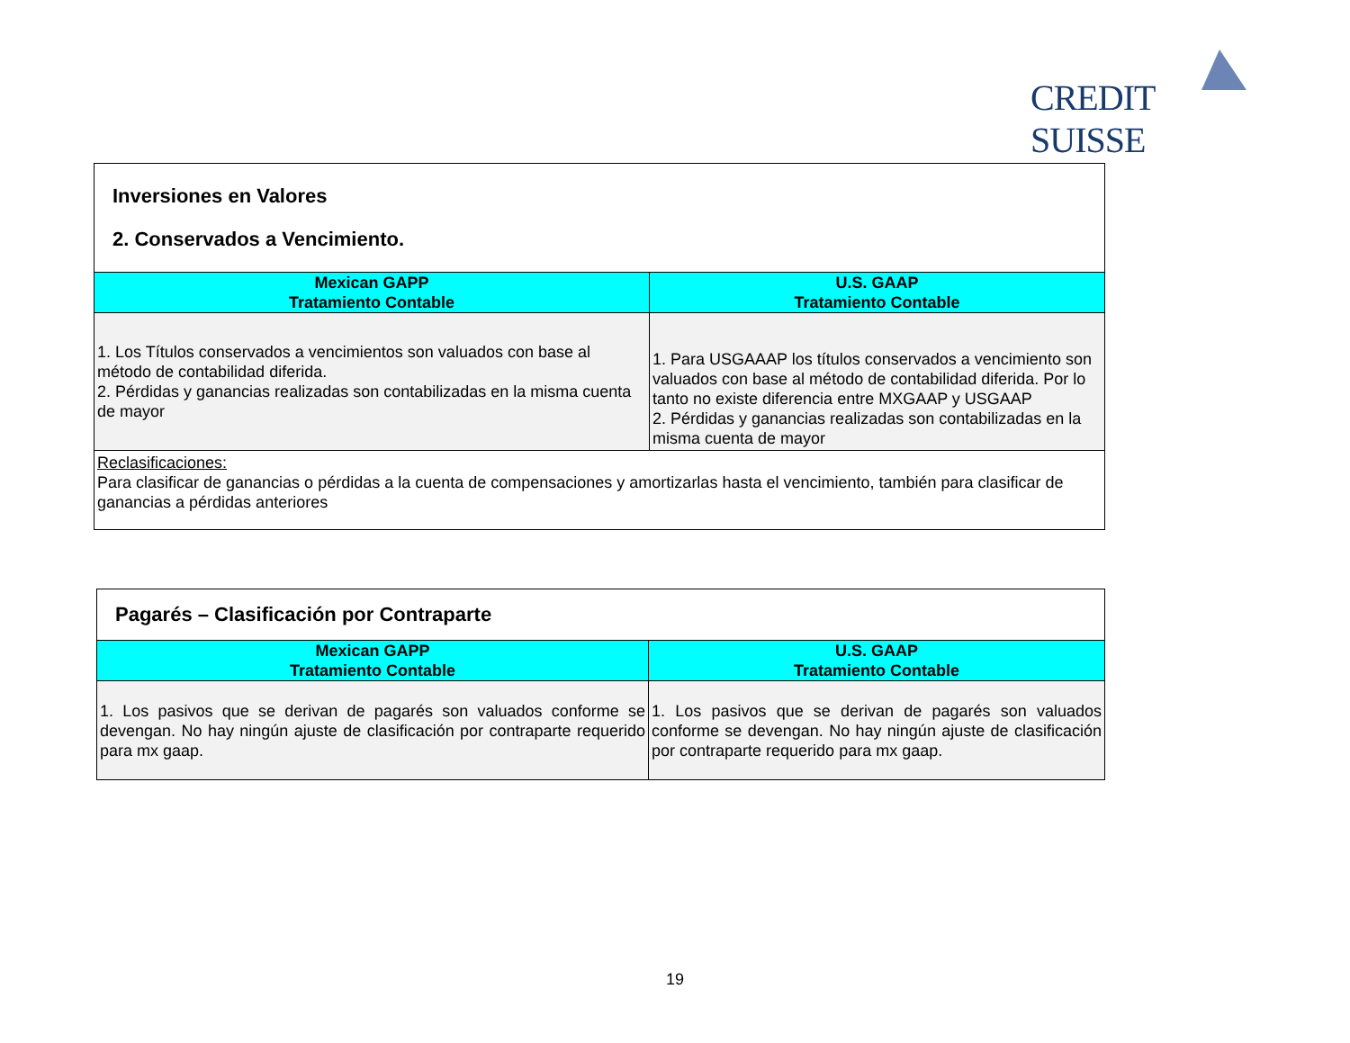CREDIT SUISSE
| Inversiones en Valores 2. Conservados a Vencimiento. | |
| Mexican GAPP Tratamiento Contable | U.S. GAAP Tratamiento Contable |
| 1. Los Títulos conservados a vencimientos son valuados con base al método de contabilidad diferida. 2. Pérdidas y ganancias realizadas son contabilizadas en la misma cuenta de mayor | 1. Para USGAAAP los títulos conservados a vencimiento son valuados con base al método de contabilidad diferida. Por lo tanto no existe diferencia entre MXGAAP y USGAAP 2. Pérdidas y ganancias realizadas son contabilizadas en la misma cuenta de mayor |
| Reclasificaciones: Para clasificar de ganancias o pérdidas a la cuenta de compensaciones y amortizarlas hasta el vencimiento, también para clasificar de ganancias a pérdidas anteriores | |
| Pagarés – Clasificación por Contraparte | |
| Mexican GAPP Tratamiento Contable | U.S. GAAP Tratamiento Contable |
| 1. Los pasivos que se derivan de pagarés son valuados conforme se devengan. No hay ningún ajuste de clasificación por contraparte requerido para mx gaap. | 1. Los pasivos que se derivan de pagarés son valuados conforme se devengan. No hay ningún ajuste de clasificación por contraparte requerido para mx gaap. |
19